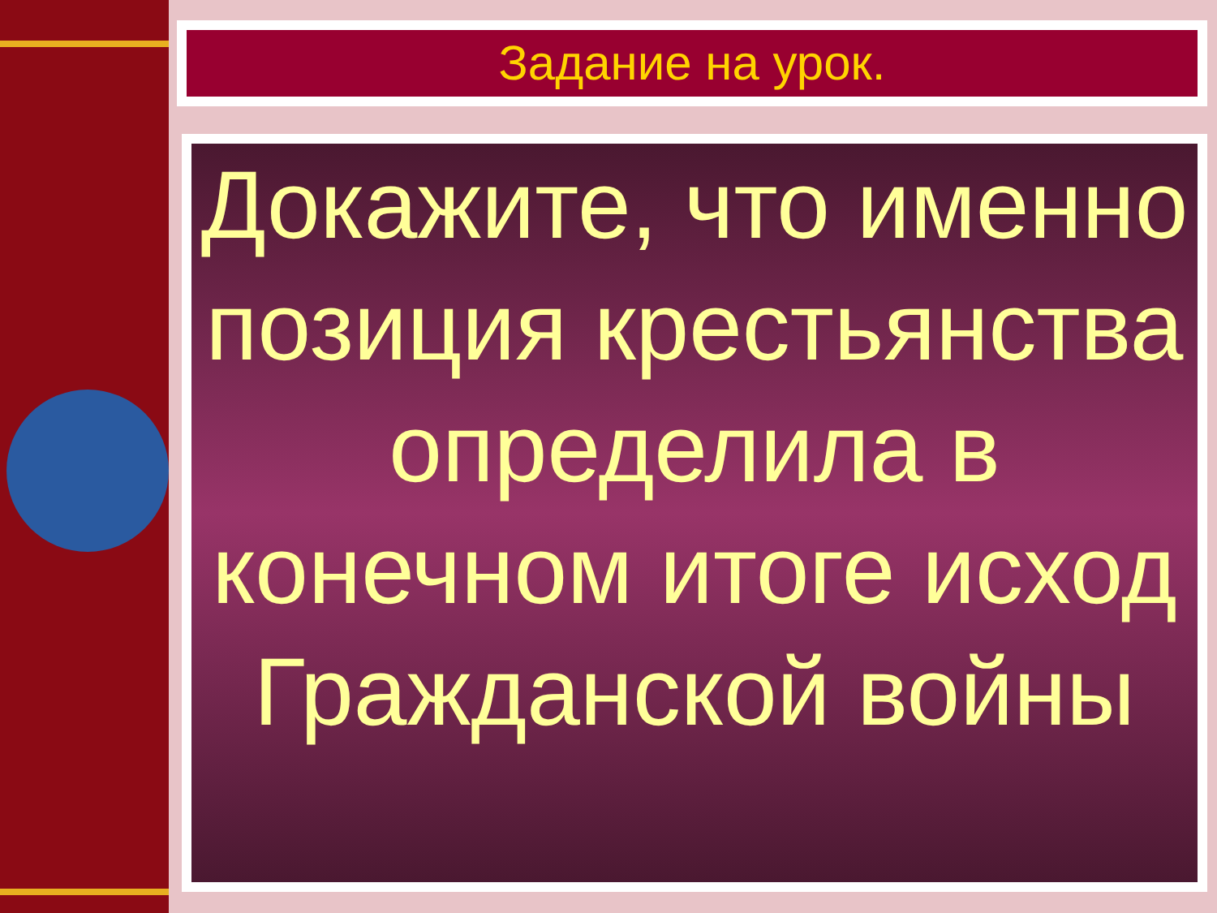Задание на урок.
Докажите, что именно позиция крестьянства определила в конечном итоге исход Гражданской войны